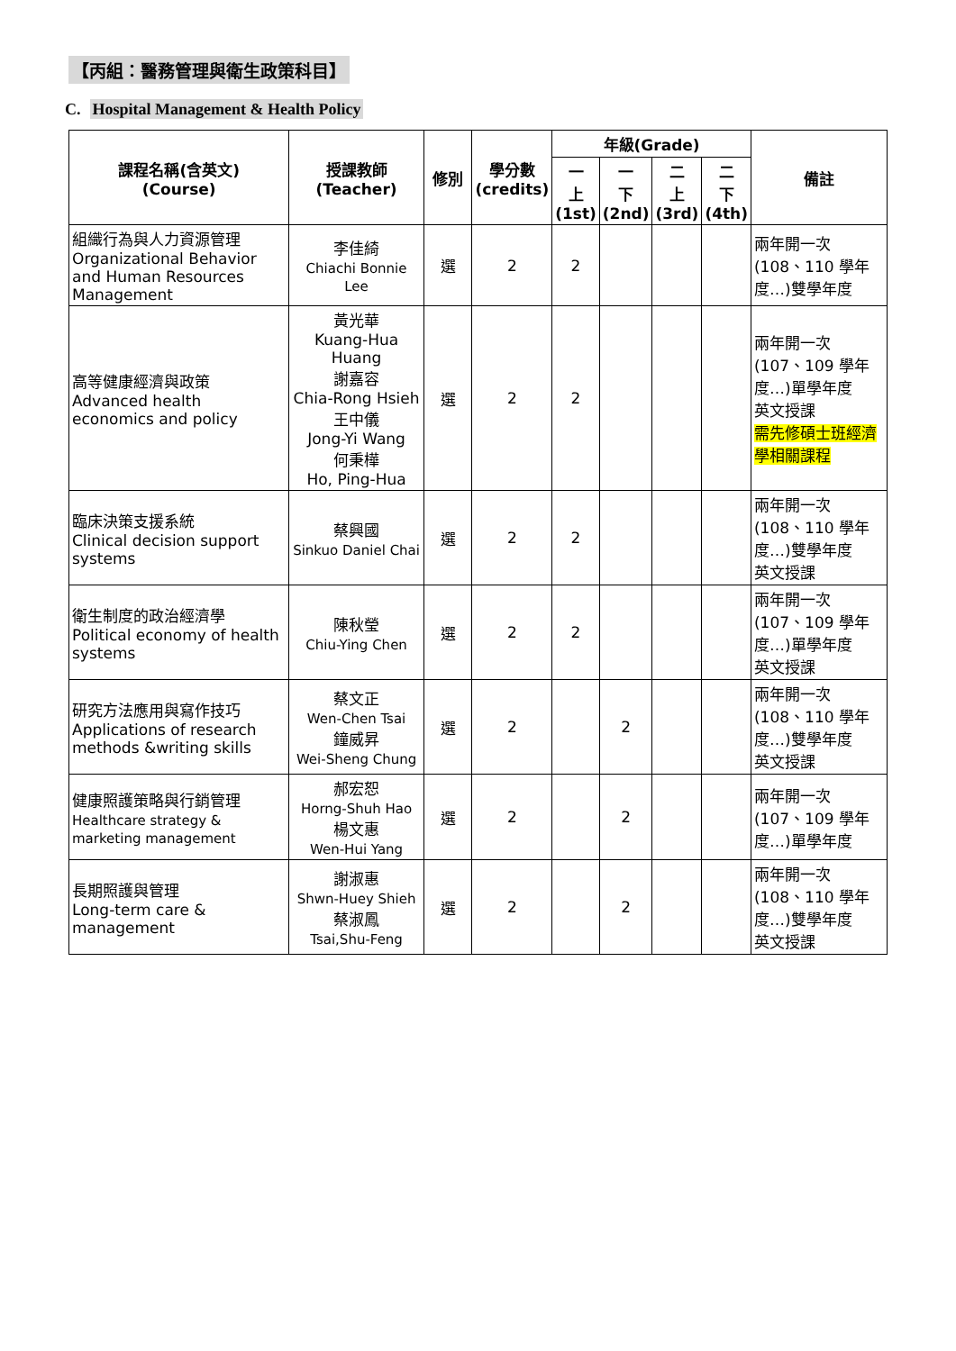【丙組：醫務管理與衛生政策科目】
C. Hospital Management & Health Policy
| 課程名稱(含英文) (Course) | 授課教師 (Teacher) | 修別 | 學分數 (credits) | 年級(Grade) | | | | 備註 |
| --- | --- | --- | --- | --- | --- | --- | --- | --- |
| | | | | 一 上 (1st) | 一 下 (2nd) | 二 上 (3rd) | 二 下 (4th) | |
| 組織行為與人力資源管理 Organizational Behavior and Human Resources Management | 李佳綺 Chiachi Bonnie Lee | 選 | 2 | 2 | | | | 兩年開一次 (108、110 學年度…)雙學年度 |
| 高等健康經濟與政策 Advanced health economics and policy | 黃光華 Kuang-Hua Huang 謝嘉容 Chia-Rong Hsieh 王中儀 Jong-Yi Wang 何秉樺 Ho, Ping-Hua | 選 | 2 | 2 | | | | 兩年開一次 (107、109 學年度…)單學年度 英文授課 需先修碩士班經濟學相關課程 |
| 臨床決策支援系統 Clinical decision support systems | 蔡興國 Sinkuo Daniel Chai | 選 | 2 | 2 | | | | 兩年開一次 (108、110 學年度…)雙學年度 英文授課 |
| 衛生制度的政治經濟學 Political economy of health systems | 陳秋瑩 Chiu-Ying Chen | 選 | 2 | 2 | | | | 兩年開一次 (107、109 學年度…)單學年度 英文授課 |
| 研究方法應用與寫作技巧 Applications of research methods &writing skills | 蔡文正 Wen-Chen Tsai 鐘威昇 Wei-Sheng Chung | 選 | 2 | | 2 | | | 兩年開一次 (108、110 學年度…)雙學年度 英文授課 |
| 健康照護策略與行銷管理 Healthcare strategy & marketing management | 郝宏恕 Horng-Shuh Hao 楊文惠 Wen-Hui Yang | 選 | 2 | | 2 | | | 兩年開一次 (107、109 學年度…)單學年度 |
| 長期照護與管理 Long-term care & management | 謝淑惠 Shwn-Huey Shieh 蔡淑鳳 Tsai,Shu-Feng | 選 | 2 | | 2 | | | 兩年開一次 (108、110 學年度…)雙學年度 英文授課 |